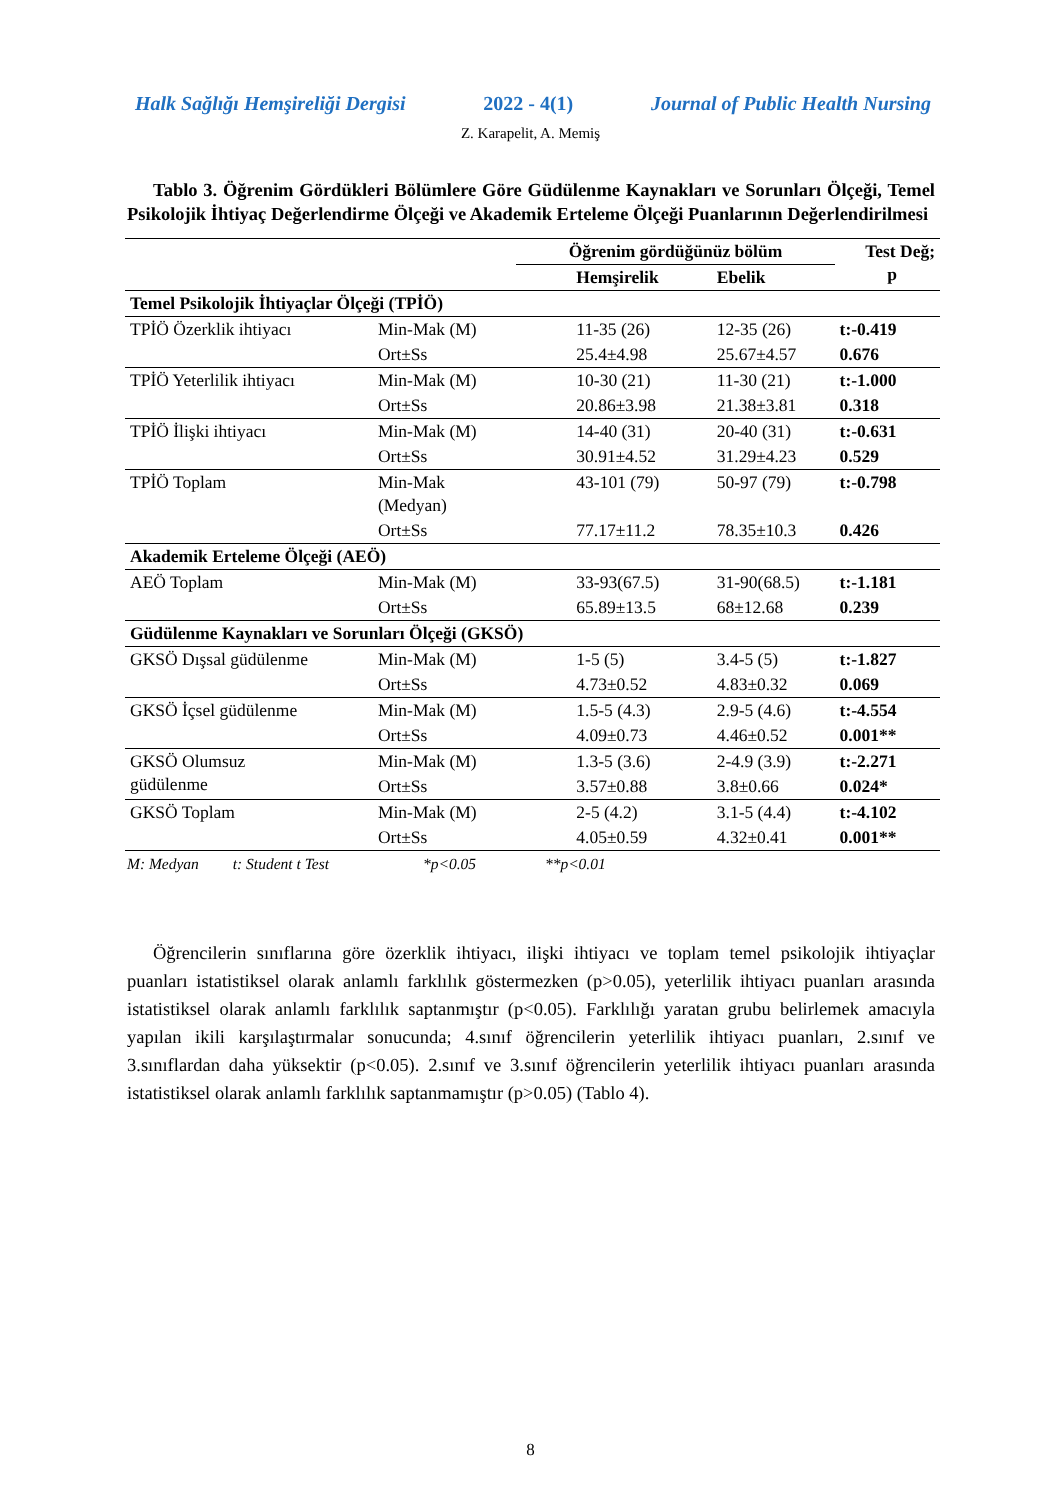Halk Sağlığı Hemşireliği Dergisi 2022 - 4(1) Journal of Public Health Nursing
Z. Karapelit, A. Memiş
Tablo 3. Öğrenim Gördükleri Bölümlere Göre Güdülenme Kaynakları ve Sorunları Ölçeği, Temel Psikolojik İhtiyaç Değerlendirme Ölçeği ve Akademik Erteleme Ölçeği Puanlarının Değerlendirilmesi
| | | Öğrenim gördüğünüz bölüm | | Test Değ; p |
| --- | --- | --- | --- | --- |
| | | Hemşirelik | Ebelik | |
| Temel Psikolojik İhtiyaçlar Ölçeği (TPİÖ) | | | | |
| TPİÖ Özerklik ihtiyacı | Min-Mak (M) | 11-35 (26) | 12-35 (26) | t:-0.419 |
| | Ort±Ss | 25.4±4.98 | 25.67±4.57 | 0.676 |
| TPİÖ Yeterlilik ihtiyacı | Min-Mak (M) | 10-30 (21) | 11-30 (21) | t:-1.000 |
| | Ort±Ss | 20.86±3.98 | 21.38±3.81 | 0.318 |
| TPİÖ İlişki ihtiyacı | Min-Mak (M) | 14-40 (31) | 20-40 (31) | t:-0.631 |
| | Ort±Ss | 30.91±4.52 | 31.29±4.23 | 0.529 |
| TPİÖ Toplam | Min-Mak (Medyan) | 43-101 (79) | 50-97 (79) | t:-0.798 |
| | Ort±Ss | 77.17±11.2 | 78.35±10.3 | 0.426 |
| Akademik Erteleme Ölçeği (AEÖ) | | | | |
| AEÖ Toplam | Min-Mak (M) | 33-93(67.5) | 31-90(68.5) | t:-1.181 |
| | Ort±Ss | 65.89±13.5 | 68±12.68 | 0.239 |
| Güdülenme Kaynakları ve Sorunları Ölçeği (GKSÖ) | | | | |
| GKSÖ Dışsal güdülenme | Min-Mak (M) | 1-5 (5) | 3.4-5 (5) | t:-1.827 |
| | Ort±Ss | 4.73±0.52 | 4.83±0.32 | 0.069 |
| GKSÖ İçsel güdülenme | Min-Mak (M) | 1.5-5 (4.3) | 2.9-5 (4.6) | t:-4.554 |
| | Ort±Ss | 4.09±0.73 | 4.46±0.52 | 0.001** |
| GKSÖ Olumsuz güdülenme | Min-Mak (M) | 1.3-5 (3.6) | 2-4.9 (3.9) | t:-2.271 |
| | Ort±Ss | 3.57±0.88 | 3.8±0.66 | 0.024* |
| GKSÖ Toplam | Min-Mak (M) | 2-5 (4.2) | 3.1-5 (4.4) | t:-4.102 |
| | Ort±Ss | 4.05±0.59 | 4.32±0.41 | 0.001** |
M: Medyan t: Student t Test *p<0.05 **p<0.01
Öğrencilerin sınıflarına göre özerklik ihtiyacı, ilişki ihtiyacı ve toplam temel psikolojik ihtiyaçlar puanları istatistiksel olarak anlamlı farklılık göstermezken (p>0.05), yeterlilik ihtiyacı puanları arasında istatistiksel olarak anlamlı farklılık saptanmıştır (p<0.05). Farklılığı yaratan grubu belirlemek amacıyla yapılan ikili karşılaştırmalar sonucunda; 4.sınıf öğrencilerin yeterlilik ihtiyacı puanları, 2.sınıf ve 3.sınıflardan daha yüksektir (p<0.05). 2.sınıf ve 3.sınıf öğrencilerin yeterlilik ihtiyacı puanları arasında istatistiksel olarak anlamlı farklılık saptanmamıştır (p>0.05) (Tablo 4).
8